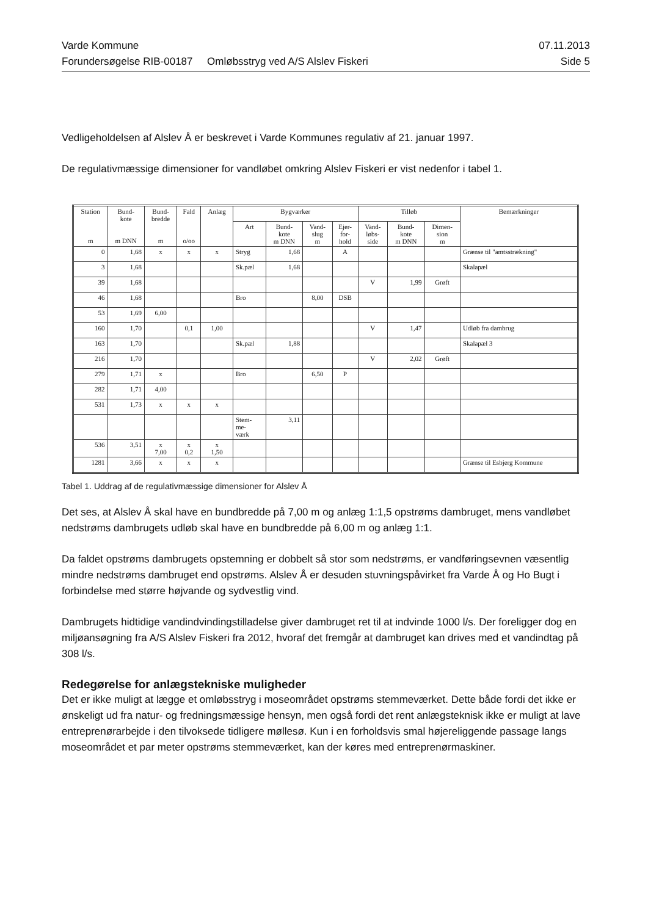Varde Kommune 07.11.2013
Forundersøgelse RIB-00187 Omløbsstryg ved A/S Alslev Fiskeri Side 5
Vedligeholdelsen af Alslev Å er beskrevet i Varde Kommunes regulativ af 21. januar 1997.
De regulativmæssige dimensioner for vandløbet omkring Alslev Fiskeri er vist nedenfor i tabel 1.
| Station m | Bund- kote m DNN | Bund- bredde m | Fald o/oo | Anlæg | Bygværker | | | | Tilløb | | | Bemærkninger |
| --- | --- | --- | --- | --- | --- | --- | --- | --- | --- | --- | --- | --- |
| | | | | | Art | Bund- kote m DNN | Vand- slug m | Ejer- for- hold | Vand- løbs- side | Bund- kote m DNN | Dimen- sion m | |
| 0 | 1,68 | x | x | x | Stryg | 1,68 | | A | | | | Grænse til "amtsstrækning" |
| 3 | 1,68 | | | | Sk.pæl | 1,68 | | | | | | Skalapæl |
| 39 | 1,68 | | | | | | | | V | 1,99 | Grøft | |
| 46 | 1,68 | | | | Bro | | 8,00 | DSB | | | | |
| 53 | 1,69 | 6,00 | | | | | | | | | | |
| 160 | 1,70 | | 0,1 | 1,00 | | | | | V | 1,47 | | Udløb fra dambrug |
| 163 | 1,70 | | | | Sk.pæl | 1,88 | | | | | | Skalapæl 3 |
| 216 | 1,70 | | | | | | | | V | 2,02 | Grøft | |
| 279 | 1,71 | x | | | Bro | | 6,50 | P | | | | |
| 282 | 1,71 | 4,00 | | | | | | | | | | |
| 531 | 1,73 | x | x | x | | | | | | | | |
| | | | | | Stem- me- værk | 3,11 | | | | | | |
| 536 | 3,51 | x 7,00 | x 0,2 | x 1,50 | | | | | | | | |
| 1281 | 3,66 | x | x | x | | | | | | | | Grænse til Esbjerg Kommune |
Tabel 1. Uddrag af de regulativmæssige dimensioner for Alslev Å
Det ses, at Alslev Å skal have en bundbredde på 7,00 m og anlæg 1:1,5 opstrøms dambruget, mens vandløbet nedstrøms dambrugets udløb skal have en bundbredde på 6,00 m og anlæg 1:1.
Da faldet opstrøms dambrugets opstemning er dobbelt så stor som nedstrøms, er vandføringsevnen væsentlig mindre nedstrøms dambruget end opstrøms. Alslev Å er desuden stuvningspåvirket fra Varde Å og Ho Bugt i forbindelse med større højvande og sydvestlig vind.
Dambrugets hidtidige vandindvindingstilladelse giver dambruget ret til at indvinde 1000 l/s. Der foreligger dog en miljøansøgning fra A/S Alslev Fiskeri fra 2012, hvoraf det fremgår at dambruget kan drives med et vandindtag på 308 l/s.
Redegørelse for anlægstekniske muligheder
Det er ikke muligt at lægge et omløbsstryg i moseområdet opstrøms stemmeværket. Dette både fordi det ikke er ønskeligt ud fra natur- og fredningsmæssige hensyn, men også fordi det rent anlægsteknisk ikke er muligt at lave entreprenørarbejde i den tilvoksede tidligere møllesø. Kun i en forholdsvis smal højereliggende passage langs moseområdet et par meter opstrøms stemmeværket, kan der køres med entreprenørmaskiner.